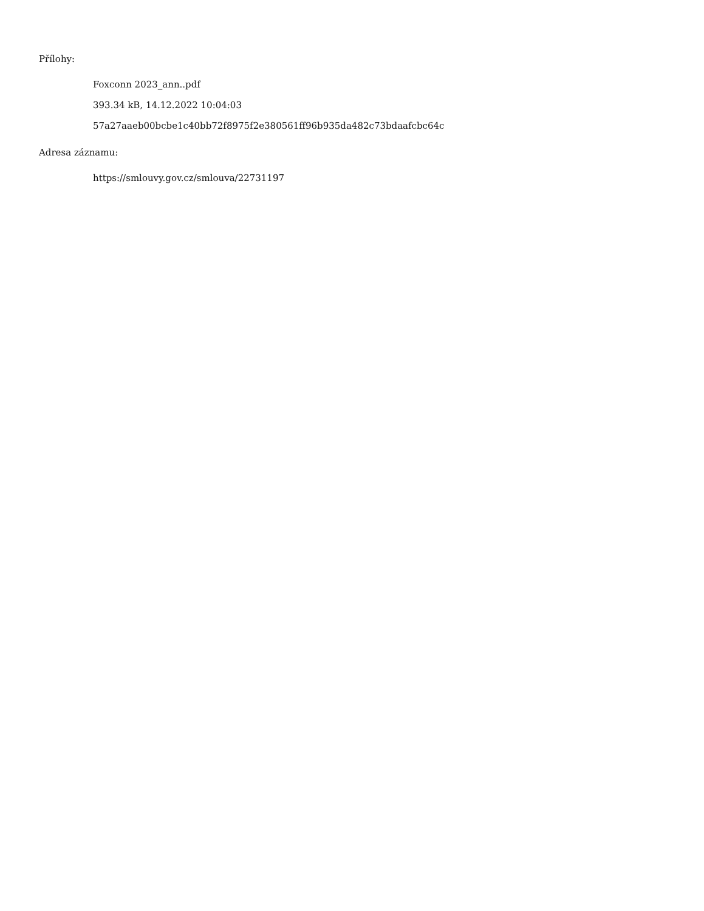Přílohy:
Foxconn 2023_ann..pdf
393.34 kB, 14.12.2022 10:04:03
57a27aaeb00bcbe1c40bb72f8975f2e380561ff96b935da482c73bdaafcbc64c
Adresa záznamu:
https://smlouvy.gov.cz/smlouva/22731197